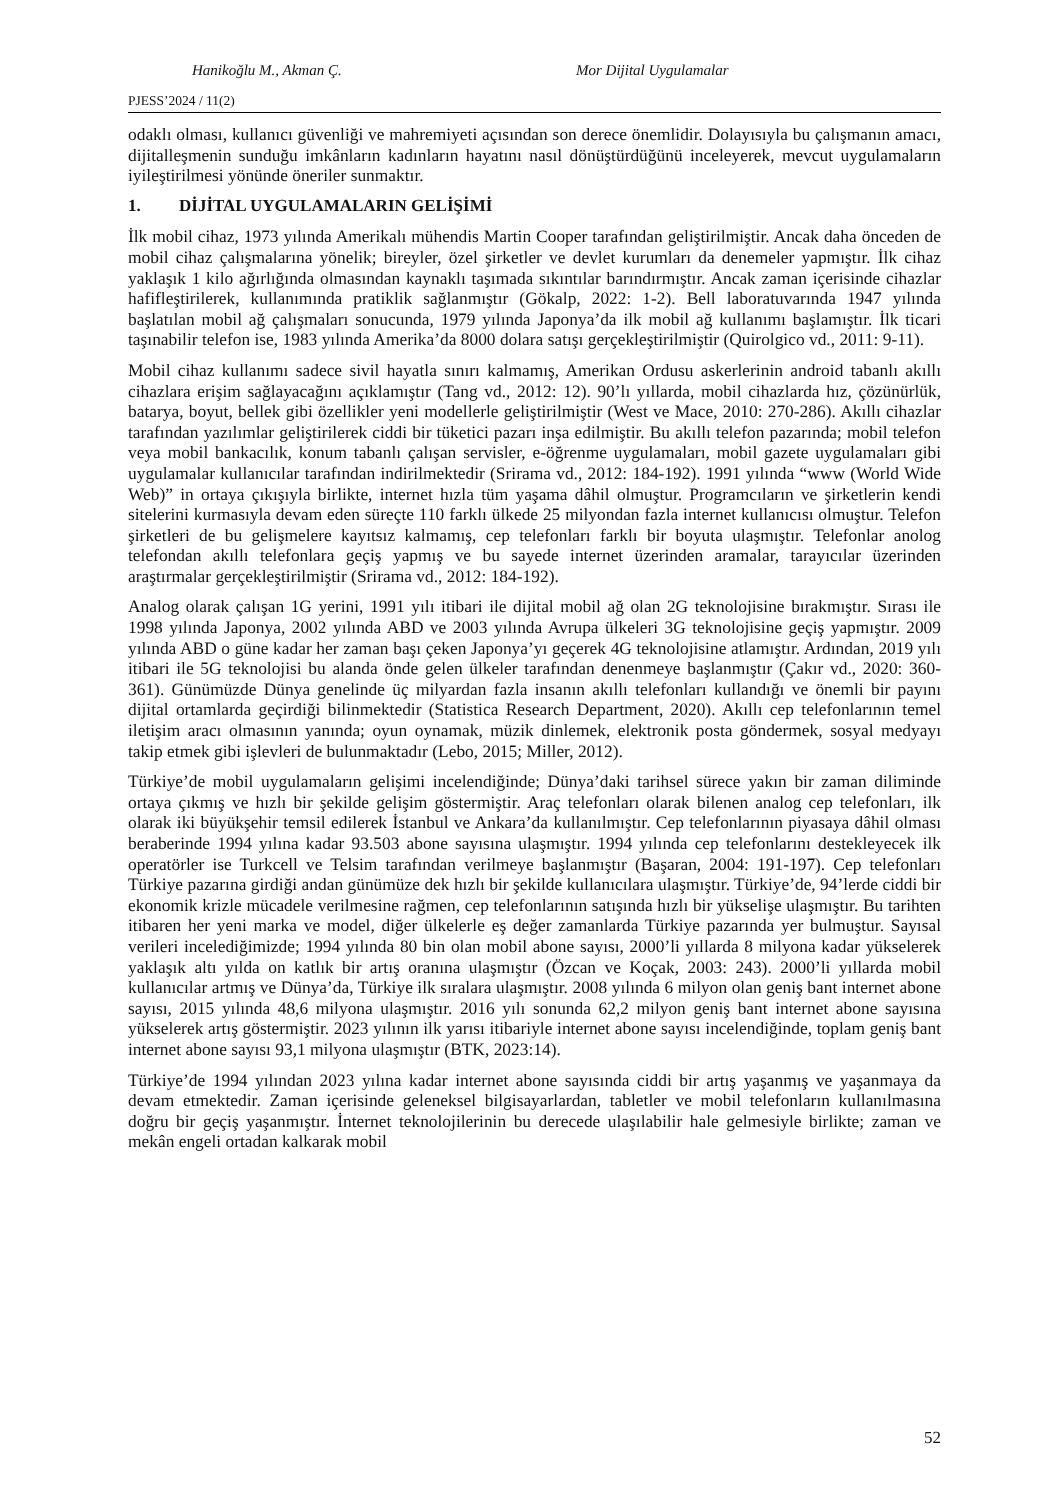Hanikoğlu M., Akman Ç. Mor Dijital Uygulamalar
PJESS’2024 / 11(2)
odaklı olması, kullanıcı güvenliği ve mahremiyeti açısından son derece önemlidir. Dolayısıyla bu çalışmanın amacı, dijitalleşmenin sunduğu imkânların kadınların hayatını nasıl dönüştürdüğünü inceleyerek, mevcut uygulamaların iyileştirilmesi yönünde öneriler sunmaktır.
1. DİJİTAL UYGULAMALARIN GELİŞİMİ
İlk mobil cihaz, 1973 yılında Amerikalı mühendis Martin Cooper tarafından geliştirilmiştir. Ancak daha önceden de mobil cihaz çalışmalarına yönelik; bireyler, özel şirketler ve devlet kurumları da denemeler yapmıştır. İlk cihaz yaklaşık 1 kilo ağırlığında olmasından kaynaklı taşımada sıkıntılar barındırmıştır. Ancak zaman içerisinde cihazlar hafifleştirilerek, kullanımında pratiklik sağlanmıştır (Gökalp, 2022: 1-2). Bell laboratuvarında 1947 yılında başlatılan mobil ağ çalışmaları sonucunda, 1979 yılında Japonya’da ilk mobil ağ kullanımı başlamıştır. İlk ticari taşınabilir telefon ise, 1983 yılında Amerika’da 8000 dolara satışı gerçekleştirilmiştir (Quirolgico vd., 2011: 9-11).
Mobil cihaz kullanımı sadece sivil hayatla sınırı kalmamış, Amerikan Ordusu askerlerinin android tabanlı akıllı cihazlara erişim sağlayacağını açıklamıştır (Tang vd., 2012: 12). 90’lı yıllarda, mobil cihazlarda hız, çözünürlük, batarya, boyut, bellek gibi özellikler yeni modellerle geliştirilmiştir (West ve Mace, 2010: 270-286). Akıllı cihazlar tarafından yazılımlar geliştirilerek ciddi bir tüketici pazarı inşa edilmiştir. Bu akıllı telefon pazarında; mobil telefon veya mobil bankacılık, konum tabanlı çalışan servisler, e-öğrenme uygulamaları, mobil gazete uygulamaları gibi uygulamalar kullanıcılar tarafından indirilmektedir (Srirama vd., 2012: 184-192). 1991 yılında “www (World Wide Web)” in ortaya çıkışıyla birlikte, internet hızla tüm yaşama dâhil olmuştur. Programcıların ve şirketlerin kendi sitelerini kurmasıyla devam eden süreçte 110 farklı ülkede 25 milyondan fazla internet kullanıcısı olmuştur. Telefon şirketleri de bu gelişmelere kayıtsız kalmamış, cep telefonları farklı bir boyuta ulaşmıştır. Telefonlar anolog telefondan akıllı telefonlara geçiş yapmış ve bu sayede internet üzerinden aramalar, tarayıcılar üzerinden araştırmalar gerçekleştirilmiştir (Srirama vd., 2012: 184-192).
Analog olarak çalışan 1G yerini, 1991 yılı itibari ile dijital mobil ağ olan 2G teknolojisine bırakmıştır. Sırası ile 1998 yılında Japonya, 2002 yılında ABD ve 2003 yılında Avrupa ülkeleri 3G teknolojisine geçiş yapmıştır. 2009 yılında ABD o güne kadar her zaman başı çeken Japonya’yı geçerek 4G teknolojisine atlamıştır. Ardından, 2019 yılı itibari ile 5G teknolojisi bu alanda önde gelen ülkeler tarafından denenmeye başlanmıştır (Çakır vd., 2020: 360-361). Günümüzde Dünya genelinde üç milyardan fazla insanın akıllı telefonları kullandığı ve önemli bir payını dijital ortamlarda geçirdiği bilinmektedir (Statistica Research Department, 2020). Akıllı cep telefonlarının temel iletişim aracı olmasının yanında; oyun oynamak, müzik dinlemek, elektronik posta göndermek, sosyal medyayı takip etmek gibi işlevleri de bulunmaktadır (Lebo, 2015; Miller, 2012).
Türkiye’de mobil uygulamaların gelişimi incelendiğinde; Dünya’daki tarihsel sürece yakın bir zaman diliminde ortaya çıkmış ve hızlı bir şekilde gelişim göstermiştir. Araç telefonları olarak bilenen analog cep telefonları, ilk olarak iki büyükşehir temsil edilerek İstanbul ve Ankara’da kullanılmıştır. Cep telefonlarının piyasaya dâhil olması beraberinde 1994 yılına kadar 93.503 abone sayısına ulaşmıştır. 1994 yılında cep telefonlarını destekleyecek ilk operatörler ise Turkcell ve Telsim tarafından verilmeye başlanmıştır (Başaran, 2004: 191-197). Cep telefonları Türkiye pazarına girdiği andan günümüze dek hızlı bir şekilde kullanıcılara ulaşmıştır. Türkiye’de, 94’lerde ciddi bir ekonomik krizle mücadele verilmesine rağmen, cep telefonlarının satışında hızlı bir yükselişe ulaşmıştır. Bu tarihten itibaren her yeni marka ve model, diğer ülkelerle eş değer zamanlarda Türkiye pazarında yer bulmuştur. Sayısal verileri incelediğimizde; 1994 yılında 80 bin olan mobil abone sayısı, 2000’li yıllarda 8 milyona kadar yükselerek yaklaşık altı yılda on katlık bir artış oranına ulaşmıştır (Özcan ve Koçak, 2003: 243). 2000’li yıllarda mobil kullanıcılar artmış ve Dünya’da, Türkiye ilk sıralara ulaşmıştır. 2008 yılında 6 milyon olan geniş bant internet abone sayısı, 2015 yılında 48,6 milyona ulaşmıştır. 2016 yılı sonunda 62,2 milyon geniş bant internet abone sayısına yükselerek artış göstermiştir. 2023 yılının ilk yarısı itibariyle internet abone sayısı incelendiğinde, toplam geniş bant internet abone sayısı 93,1 milyona ulaşmıştır (BTK, 2023:14).
Türkiye’de 1994 yılından 2023 yılına kadar internet abone sayısında ciddi bir artış yaşanmış ve yaşanmaya da devam etmektedir. Zaman içerisinde geleneksel bilgisayarlardan, tabletler ve mobil telefonların kullanılmasına doğru bir geçiş yaşanmıştır. İnternet teknolojilerinin bu derecede ulaşılabilir hale gelmesiyle birlikte; zaman ve mekân engeli ortadan kalkarak mobil
52